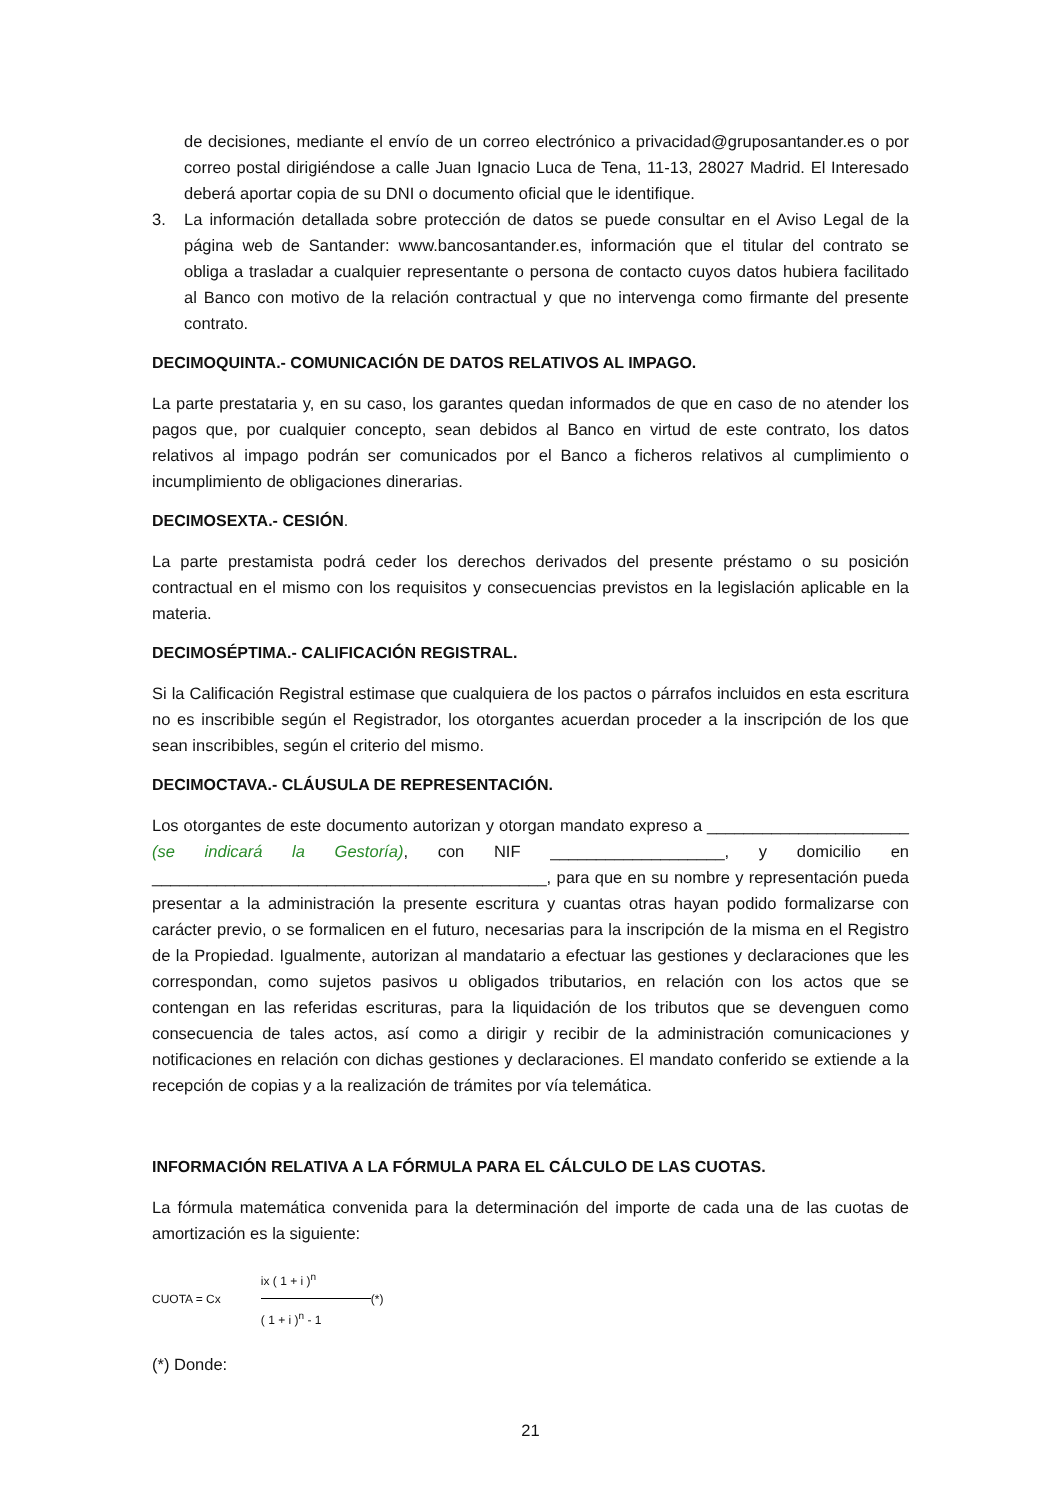de decisiones, mediante el envío de un correo electrónico a privacidad@gruposantander.es o por correo postal dirigiéndose a calle Juan Ignacio Luca de Tena, 11-13, 28027 Madrid. El Interesado deberá aportar copia de su DNI o documento oficial que le identifique.
3. La información detallada sobre protección de datos se puede consultar en el Aviso Legal de la página web de Santander: www.bancosantander.es, información que el titular del contrato se obliga a trasladar a cualquier representante o persona de contacto cuyos datos hubiera facilitado al Banco con motivo de la relación contractual y que no intervenga como firmante del presente contrato.
DECIMOQUINTA.- COMUNICACIÓN DE DATOS RELATIVOS AL IMPAGO.
La parte prestataria y, en su caso, los garantes quedan informados de que en caso de no atender los pagos que, por cualquier concepto, sean debidos al Banco en virtud de este contrato, los datos relativos al impago podrán ser comunicados por el Banco a ficheros relativos al cumplimiento o incumplimiento de obligaciones dinerarias.
DECIMOSEXTA.- CESIÓN.
La parte prestamista podrá ceder los derechos derivados del presente préstamo o su posición contractual en el mismo con los requisitos y consecuencias previstos en la legislación aplicable en la materia.
DECIMOSÉPTIMA.- CALIFICACIÓN REGISTRAL.
Si la Calificación Registral estimase que cualquiera de los pactos o párrafos incluidos en esta escritura no es inscribible según el Registrador, los otorgantes acuerdan proceder a la inscripción de los que sean inscribibles, según el criterio del mismo.
DECIMOCTAVA.- CLÁUSULA DE REPRESENTACIÓN.
Los otorgantes de este documento autorizan y otorgan mandato expreso a ______________________ (se indicará la Gestoría), con NIF ___________________, y domicilio en ___________________________________________, para que en su nombre y representación pueda presentar a la administración la presente escritura y cuantas otras hayan podido formalizarse con carácter previo, o se formalicen en el futuro, necesarias para la inscripción de la misma en el Registro de la Propiedad. Igualmente, autorizan al mandatario a efectuar las gestiones y declaraciones que les correspondan, como sujetos pasivos u obligados tributarios, en relación con los actos que se contengan en las referidas escrituras, para la liquidación de los tributos que se devenguen como consecuencia de tales actos, así como a dirigir y recibir de la administración comunicaciones y notificaciones en relación con dichas gestiones y declaraciones. El mandato conferido se extiende a la recepción de copias y a la realización de trámites por vía telemática.
INFORMACIÓN RELATIVA A LA FÓRMULA PARA EL CÁLCULO DE LAS CUOTAS.
La fórmula matemática convenida para la determinación del importe de cada una de las cuotas de amortización es la siguiente:
CUOTA = Cx
ix ( 1 + i )<sup>n</sup>
( 1 + i )<sup>n</sup> - 1
(*)
(*) Donde:
21